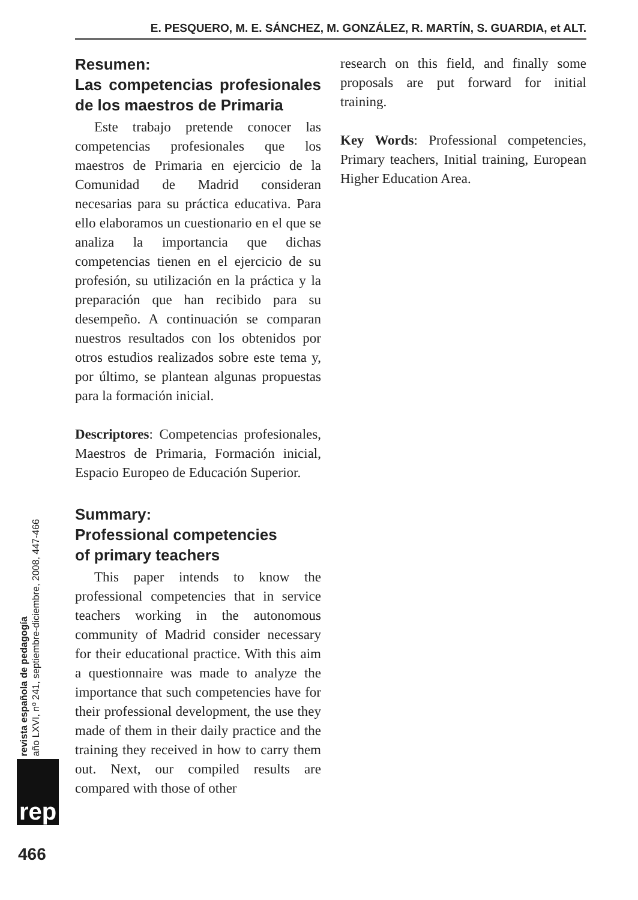E. PESQUERO, M. E. SÁNCHEZ, M. GONZÁLEZ, R. MARTÍN, S. GUARDIA, et ALT.
Resumen:
Las competencias profesionales de los maestros de Primaria
Este trabajo pretende conocer las competencias profesionales que los maestros de Primaria en ejercicio de la Comunidad de Madrid consideran necesarias para su práctica educativa. Para ello elaboramos un cuestionario en el que se analiza la importancia que dichas competencias tienen en el ejercicio de su profesión, su utilización en la práctica y la preparación que han recibido para su desempeño. A continuación se comparan nuestros resultados con los obtenidos por otros estudios realizados sobre este tema y, por último, se plantean algunas propuestas para la formación inicial.
Descriptores: Competencias profesionales, Maestros de Primaria, Formación inicial, Espacio Europeo de Educación Superior.
Summary:
Professional competencies
of primary teachers
This paper intends to know the professional competencies that in service teachers working in the autonomous community of Madrid consider necessary for their educational practice. With this aim a questionnaire was made to analyze the importance that such competencies have for their professional development, the use they made of them in their daily practice and the training they received in how to carry them out. Next, our compiled results are compared with those of other
research on this field, and finally some proposals are put forward for initial training.
Key Words: Professional competencies, Primary teachers, Initial training, European Higher Education Area.
revista española de pedagogía
año LXVI, nº 241, septiembre-diciembre, 2008, 447-466
rep
466